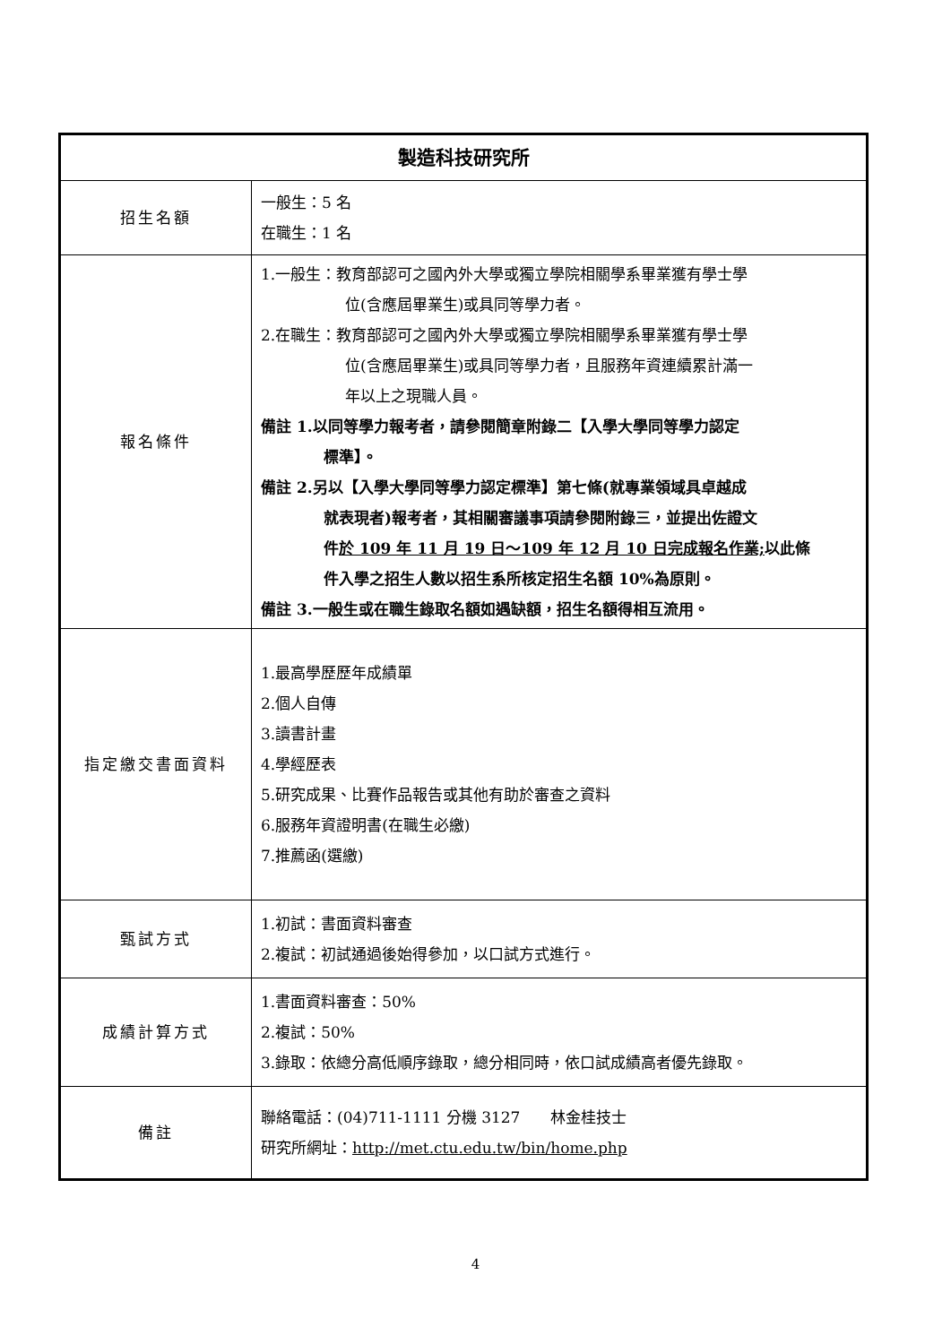| 製造科技研究所 | |
| --- | --- |
| 招生名額 | 一般生：5 名 在職生：1 名 |
| 報名條件 | 1.一般生：教育部認可之國內外大學或獨立學院相關學系畢業獲有學士學 位(含應屆畢業生)或具同等學力者。 2.在職生：教育部認可之國內外大學或獨立學院相關學系畢業獲有學士學 位(含應屆畢業生)或具同等學力者，且服務年資連續累計滿一 年以上之現職人員。 備註 1.以同等學力報考者，請參閱簡章附錄二【入學大學同等學力認定 標準】。 備註 2.另以【入學大學同等學力認定標準】第七條(就專業領域具卓越成 就表現者)報考者，其相關審議事項請參閱附錄三，並提出佐證文 件 於 109 年 11 月 19 日～109 年 12 月 10 日完成報名作業; 以此條 件入學之招生人數以招生系所核定招生名額 10%為原則。 備註 3.一般生或在職生錄取名額如遇缺額，招生名額得相互流用。 |
| 指定繳交書面資料 | 1.最高學歷歷年成績單 2.個人自傳 3.讀書計畫 4.學經歷表 5.研究成果、比賽作品報告或其他有助於審查之資料 6.服務年資證明書(在職生必繳) 7.推薦函(選繳) |
| 甄試方式 | 1.初試：書面資料審查 2.複試：初試通過後始得參加，以口試方式進行。 |
| 成績計算方式 | 1.書面資料審查：50% 2.複試：50% 3.錄取：依總分高低順序錄取，總分相同時，依口試成績高者優先錄取。 |
| 備註 | 聯絡電話：(04)711-1111 分機 3127 林金桂技士 研究所網址： http://met.ctu.edu.tw/bin/home.php |
4